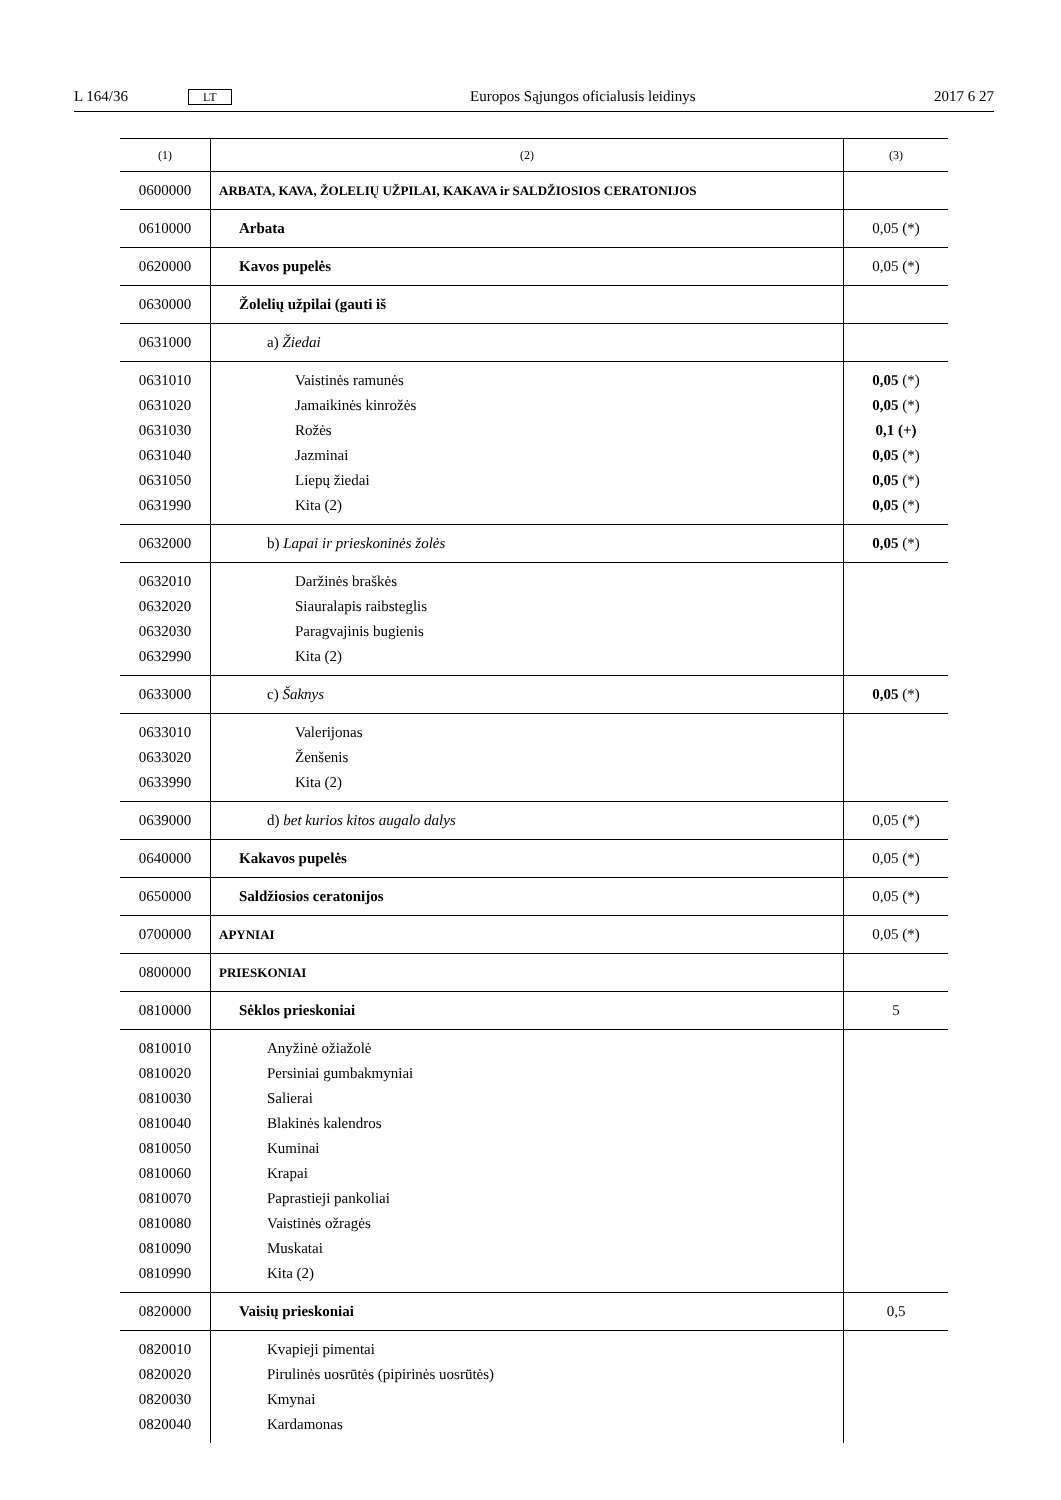L 164/36 LT Europos Sąjungos oficialusis leidinys 2017 6 27
| (1) | (2) | (3) |
| --- | --- | --- |
| 0600000 | ARBATA, KAVA, ŽOLELIŲ UŽPILAI, KAKAVA ir SALDŽIOSIOS CERATONIJOS | |
| 0610000 | Arbata | 0,05 (*) |
| 0620000 | Kavos pupelės | 0,05 (*) |
| 0630000 | Žolelių užpilai (gauti iš | |
| 0631000 | a) Žiedai | |
| 0631010 0631020 0631030 0631040 0631050 0631990 | Vaistinės ramunės Jamaikinės kinrožės Rožės Jazminai Liepų žiedai Kita (2) | 0,05 (*) 0,05 (*) 0,1 (+) 0,05 (*) 0,05 (*) 0,05 (*) |
| 0632000 | b) Lapai ir prieskoninės žolės | 0,05 (*) |
| 0632010 0632020 0632030 0632990 | Daržinės braškės Siauralapis raibsteglis Paragvajinis bugienis Kita (2) | |
| 0633000 | c) Šaknys | 0,05 (*) |
| 0633010 0633020 0633990 | Valerijonas Ženšenis Kita (2) | |
| 0639000 | d) bet kurios kitos augalo dalys | 0,05 (*) |
| 0640000 | Kakavos pupelės | 0,05 (*) |
| 0650000 | Saldžiosios ceratonijos | 0,05 (*) |
| 0700000 | APYNIAI | 0,05 (*) |
| 0800000 | PRIESKONIAI | |
| 0810000 | Sėklos prieskoniai | 5 |
| 0810010 0810020 0810030 0810040 0810050 0810060 0810070 0810080 0810090 0810990 | Anyžinė ožiažolė Persiniai gumbakmyniai Salierai Blakinės kalendros Kuminai Krapai Paprastieji pankoliai Vaistinės ožragės Muskatai Kita (2) | |
| 0820000 | Vaisių prieskoniai | 0,5 |
| 0820010 0820020 0820030 0820040 | Kvapieji pimentai Pirulinės uosrūtės (pipirinės uosrūtės) Kmynai Kardamonas | |